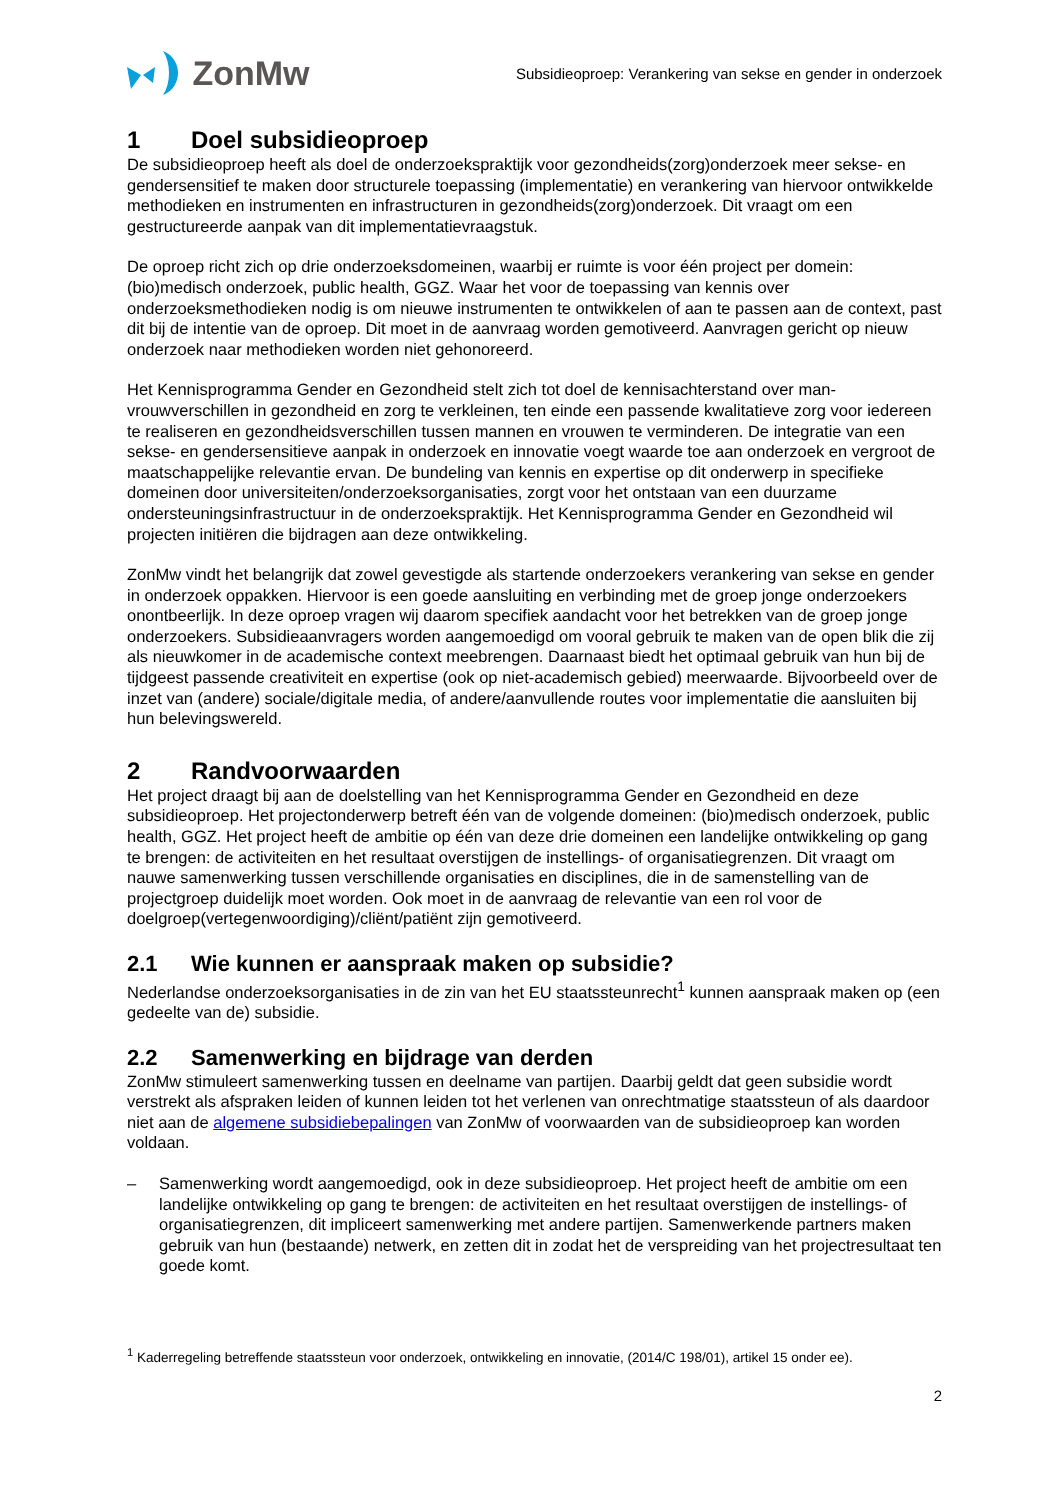ZonMw
Subsidieoproep: Verankering van sekse en gender in onderzoek
1 Doel subsidieoproep
De subsidieoproep heeft als doel de onderzoekspraktijk voor gezondheids(zorg)onderzoek meer sekse- en gendersensitief te maken door structurele toepassing (implementatie) en verankering van hiervoor ontwikkelde methodieken en instrumenten en infrastructuren in gezondheids(zorg)onderzoek. Dit vraagt om een gestructureerde aanpak van dit implementatievraagstuk.
De oproep richt zich op drie onderzoeksdomeinen, waarbij er ruimte is voor één project per domein: (bio)medisch onderzoek, public health, GGZ. Waar het voor de toepassing van kennis over onderzoeksmethodieken nodig is om nieuwe instrumenten te ontwikkelen of aan te passen aan de context, past dit bij de intentie van de oproep. Dit moet in de aanvraag worden gemotiveerd. Aanvragen gericht op nieuw onderzoek naar methodieken worden niet gehonoreerd.
Het Kennisprogramma Gender en Gezondheid stelt zich tot doel de kennisachterstand over man-vrouwverschillen in gezondheid en zorg te verkleinen, ten einde een passende kwalitatieve zorg voor iedereen te realiseren en gezondheidsverschillen tussen mannen en vrouwen te verminderen. De integratie van een sekse- en gendersensitieve aanpak in onderzoek en innovatie voegt waarde toe aan onderzoek en vergroot de maatschappelijke relevantie ervan. De bundeling van kennis en expertise op dit onderwerp in specifieke domeinen door universiteiten/onderzoeksorganisaties, zorgt voor het ontstaan van een duurzame ondersteuningsinfrastructuur in de onderzoekspraktijk. Het Kennisprogramma Gender en Gezondheid wil projecten initiëren die bijdragen aan deze ontwikkeling.
ZonMw vindt het belangrijk dat zowel gevestigde als startende onderzoekers verankering van sekse en gender in onderzoek oppakken. Hiervoor is een goede aansluiting en verbinding met de groep jonge onderzoekers onontbeerlijk. In deze oproep vragen wij daarom specifiek aandacht voor het betrekken van de groep jonge onderzoekers. Subsidieaanvragers worden aangemoedigd om vooral gebruik te maken van de open blik die zij als nieuwkomer in de academische context meebrengen. Daarnaast biedt het optimaal gebruik van hun bij de tijdgeest passende creativiteit en expertise (ook op niet-academisch gebied) meerwaarde. Bijvoorbeeld over de inzet van (andere) sociale/digitale media, of andere/aanvullende routes voor implementatie die aansluiten bij hun belevingswereld.
2 Randvoorwaarden
Het project draagt bij aan de doelstelling van het Kennisprogramma Gender en Gezondheid en deze subsidieoproep. Het projectonderwerp betreft één van de volgende domeinen: (bio)medisch onderzoek, public health, GGZ. Het project heeft de ambitie op één van deze drie domeinen een landelijke ontwikkeling op gang te brengen: de activiteiten en het resultaat overstijgen de instellings- of organisatiegrenzen. Dit vraagt om nauwe samenwerking tussen verschillende organisaties en disciplines, die in de samenstelling van de projectgroep duidelijk moet worden. Ook moet in de aanvraag de relevantie van een rol voor de doelgroep(vertegenwoordiging)/cliënt/patiënt zijn gemotiveerd.
2.1 Wie kunnen er aanspraak maken op subsidie?
Nederlandse onderzoeksorganisaties in de zin van het EU staatssteunrecht<sup>1</sup> kunnen aanspraak maken op (een gedeelte van de) subsidie.
2.2 Samenwerking en bijdrage van derden
ZonMw stimuleert samenwerking tussen en deelname van partijen. Daarbij geldt dat geen subsidie wordt verstrekt als afspraken leiden of kunnen leiden tot het verlenen van onrechtmatige staatssteun of als daardoor niet aan de algemene subsidiebepalingen van ZonMw of voorwaarden van de subsidieoproep kan worden voldaan.
– Samenwerking wordt aangemoedigd, ook in deze subsidieoproep. Het project heeft de ambitie om een landelijke ontwikkeling op gang te brengen: de activiteiten en het resultaat overstijgen de instellings- of organisatiegrenzen, dit impliceert samenwerking met andere partijen. Samenwerkende partners maken gebruik van hun (bestaande) netwerk, en zetten dit in zodat het de verspreiding van het projectresultaat ten goede komt.
<sup>1</sup> Kaderregeling betreffende staatssteun voor onderzoek, ontwikkeling en innovatie, (2014/C 198/01), artikel 15 onder ee).
2